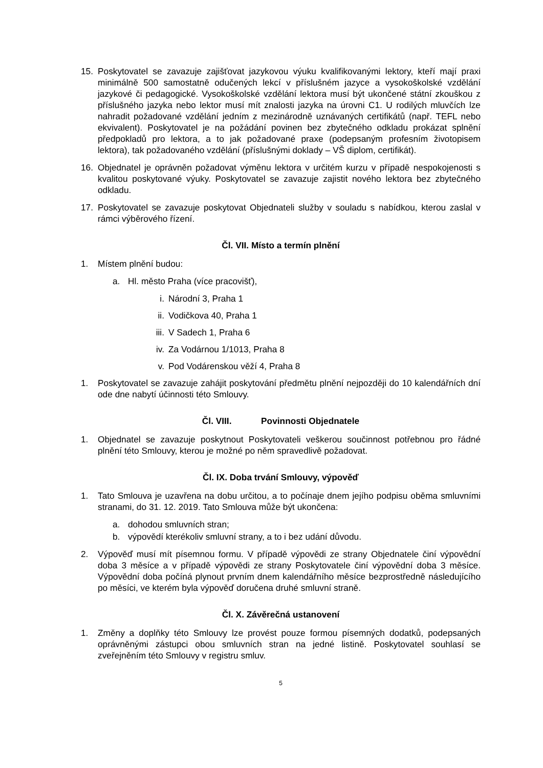15. Poskytovatel se zavazuje zajišťovat jazykovou výuku kvalifikovanými lektory, kteří mají praxi minimálně 500 samostatně odučených lekcí v příslušném jazyce a vysokoškolské vzdělání jazykové či pedagogické. Vysokoškolské vzdělání lektora musí být ukončené státní zkouškou z příslušného jazyka nebo lektor musí mít znalosti jazyka na úrovni C1. U rodilých mluvčích lze nahradit požadované vzdělání jedním z mezinárodně uznávaných certifikátů (např. TEFL nebo ekvivalent). Poskytovatel je na požádání povinen bez zbytečného odkladu prokázat splnění předpokladů pro lektora, a to jak požadované praxe (podepsaným profesním životopisem lektora), tak požadovaného vzdělání (příslušnými doklady – VŠ diplom, certifikát).
16. Objednatel je oprávněn požadovat výměnu lektora v určitém kurzu v případě nespokojenosti s kvalitou poskytované výuky. Poskytovatel se zavazuje zajistit nového lektora bez zbytečného odkladu.
17. Poskytovatel se zavazuje poskytovat Objednateli služby v souladu s nabídkou, kterou zaslal v rámci výběrového řízení.
Čl. VII. Místo a termín plnění
1. Místem plnění budou:
a. Hl. město Praha (více pracovišť),
i. Národní 3, Praha 1
ii. Vodičkova 40, Praha 1
iii.
V Sadech 1, Praha 6
iv. Za Vodárnou 1/1013, Praha 8
v. Pod Vodárenskou věží 4, Praha 8
1. Poskytovatel se zavazuje zahájit poskytování předmětu plnění nejpozději do 10 kalendářních dní ode dne nabytí účinnosti této Smlouvy.
Čl. VIII. Povinnosti Objednatele
1. Objednatel se zavazuje poskytnout Poskytovateli veškerou součinnost potřebnou pro řádné plnění této Smlouvy, kterou je možné po něm spravedlivě požadovat.
Čl. IX. Doba trvání Smlouvy, výpověď
1. Tato Smlouva je uzavřena na dobu určitou, a to počínaje dnem jejího podpisu oběma smluvními stranami, do 31. 12. 2019. Tato Smlouva může být ukončena:
a. dohodou smluvních stran;
b. výpovědí kterékoliv smluvní strany, a to i bez udání důvodu.
2. Výpověď musí mít písemnou formu. V případě výpovědi ze strany Objednatele činí výpovědní doba 3 měsíce a v případě výpovědi ze strany Poskytovatele činí výpovědní doba 3 měsíce. Výpovědní doba počíná plynout prvním dnem kalendářního měsíce bezprostředně následujícího po měsíci, ve kterém byla výpověď doručena druhé smluvní straně.
Čl. X. Závěrečná ustanovení
1. Změny a doplňky této Smlouvy lze provést pouze formou písemných dodatků, podepsaných oprávněnými zástupci obou smluvních stran na jedné listině. Poskytovatel souhlasí se zveřejněním této Smlouvy v registru smluv.
5